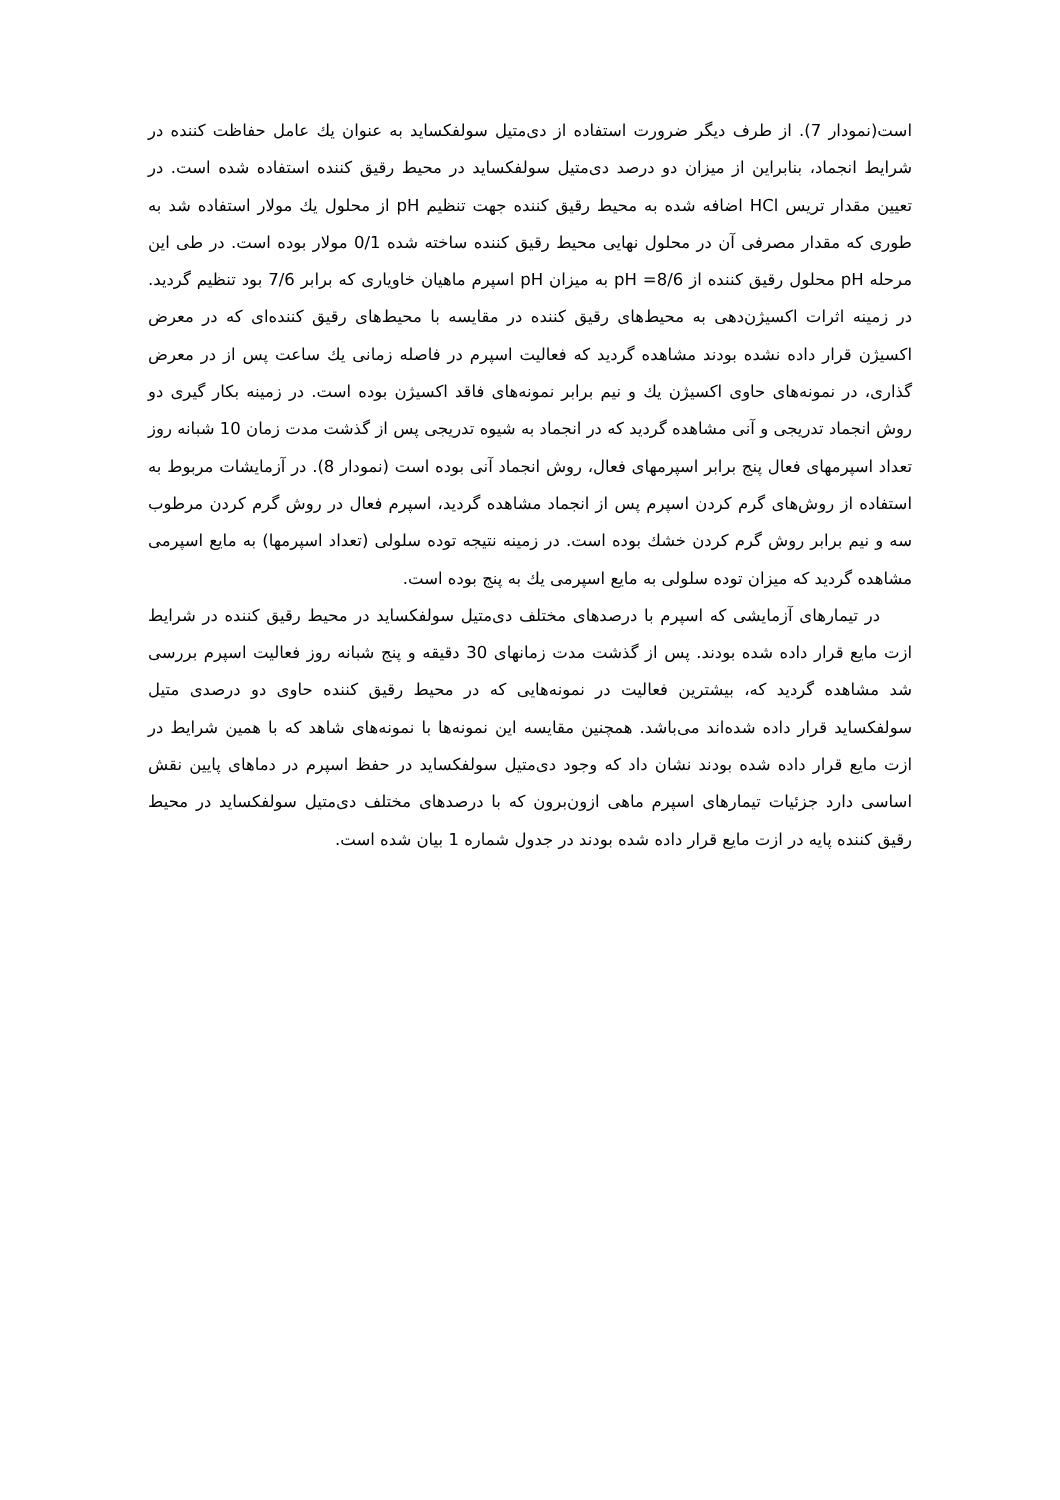است(نمودار 7). از طرف دیگر ضرورت استفاده از دی‌متیل سولفکساید به عنوان يك عامل حفاظت کننده در شرایط انجماد، بنابراین از میزان دو درصد دی‌متیل سولفکساید در محیط رقیق کننده استفاده شده است. در تعیین مقدار تریس HCl اضافه شده به محیط رقیق کننده جهت تنظیم pH از محلول يك مولار استفاده شد به طوری که مقدار مصرفی آن در محلول نهایی محیط رقیق کننده ساخته شده 0/1 مولار بوده است. در طی این مرحله pH محلول رقیق کننده از pH =8/6 به میزان pH اسپرم ماهیان خاویاری که برابر 7/6 بود تنظیم گردید. در زمینه اثرات اکسیژن‌دهی به محیط‌های رقیق کننده در مقایسه با محیط‌های رقیق کننده‌ای که در معرض اکسیژن قرار داده نشده بودند مشاهده گردید که فعالیت اسپرم در فاصله زمانی يك ساعت پس از در معرض گذاری، در نمونه‌های حاوی اکسیژن يك و نیم برابر نمونه‌های فاقد اکسیژن بوده است. در زمینه بکار گیری دو روش انجماد تدریجی و آنی مشاهده گردید که در انجماد به شیوه تدریجی پس از گذشت مدت زمان 10 شبانه روز تعداد اسپرمهای فعال پنج برابر اسپرمهای فعال، روش انجماد آنی بوده است (نمودار 8). در آزمایشات مربوط به استفاده از روش‌های گرم کردن اسپرم پس از انجماد مشاهده گردید، اسپرم فعال در روش گرم کردن مرطوب سه و نیم برابر روش گرم کردن خشك بوده است. در زمینه نتیجه توده سلولی (تعداد اسپرمها) به مایع اسپرمی مشاهده گردید که میزان توده سلولی به مایع اسپرمی يك به پنج بوده است.
در تیمارهای آزمایشی که اسپرم با درصدهای مختلف دی‌متیل سولفکساید در محیط رقیق کننده در شرایط ازت مایع قرار داده شده بودند. پس از گذشت مدت زمانهای 30 دقیقه و پنج شبانه روز فعالیت اسپرم بررسی شد مشاهده گردید که، بیشترین فعالیت در نمونه‌هایی که در محیط رقیق کننده حاوی دو درصدی متیل سولفکساید قرار داده شده‌اند می‌باشد. همچنین مقایسه این نمونه‌ها با نمونه‌های شاهد که با همین شرایط در ازت مایع قرار داده شده بودند نشان داد که وجود دی‌متیل سولفکساید در حفظ اسپرم در دماهای پایین نقش اساسی دارد جزئیات تیمارهای اسپرم ماهی ازون‌برون که با درصدهای مختلف دی‌متیل سولفکساید در محیط رقیق کننده پایه در ازت مایع قرار داده شده بودند در جدول شماره 1 بیان شده است.